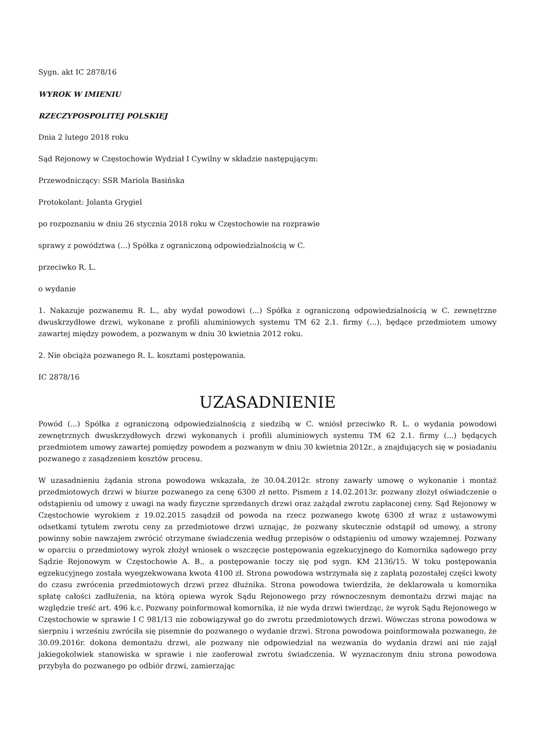Sygn. akt IC 2878/16
WYROK W IMIENIU
RZECZYPOSPOLITEJ POLSKIEJ
Dnia 2 lutego 2018 roku
Sąd Rejonowy w Częstochowie Wydział I Cywilny w składzie następującym:
Przewodniczący: SSR Mariola Basińska
Protokolant: Jolanta Grygiel
po rozpoznaniu w dniu 26 stycznia 2018 roku w Częstochowie na rozprawie
sprawy z powództwa (...) Spółka z ograniczoną odpowiedzialnością w C.
przeciwko R. L.
o wydanie
1. Nakazuje pozwanemu R. L., aby wydał powodowi (...) Spółka z ograniczoną odpowiedzialnością w C. zewnętrzne dwuskrzydłowe drzwi, wykonane z profili aluminiowych systemu TM 62 2.1. firmy (...), będące przedmiotem umowy zawartej między powodem, a pozwanym w dniu 30 kwietnia 2012 roku.
2. Nie obciąża pozwanego R. L. kosztami postępowania.
IC 2878/16
UZASADNIENIE
Powód (...) Spółka z ograniczoną odpowiedzialnością z siedzibą w C. wniósł przeciwko R. L. o wydania powodowi zewnętrznych dwuskrzydłowych drzwi wykonanych i profili aluminiowych systemu TM 62 2.1. firmy (...) będących przedmiotem umowy zawartej pomiędzy powodem a pozwanym w dniu 30 kwietnia 2012r., a znajdujących się w posiadaniu pozwanego z zasądzeniem kosztów procesu.
W uzasadnieniu żądania strona powodowa wskazała, że 30.04.2012r. strony zawarły umowę o wykonanie i montaż przedmiotowych drzwi w biurze pozwanego za cenę 6300 zł netto. Pismem z 14.02.2013r. pozwany złożył oświadczenie o odstąpieniu od umowy z uwagi na wady fizyczne sprzedanych drzwi oraz zażądał zwrotu zapłaconej ceny. Sąd Rejonowy w Częstochowie wyrokiem z 19.02.2015 zasądził od powoda na rzecz pozwanego kwotę 6300 zł wraz z ustawowymi odsetkami tytułem zwrotu ceny za przedmiotowe drzwi uznając, że pozwany skutecznie odstąpił od umowy, a strony powinny sobie nawzajem zwrócić otrzymane świadczenia według przepisów o odstąpieniu od umowy wzajemnej. Pozwany w oparciu o przedmiotowy wyrok złożył wniosek o wszczęcie postępowania egzekucyjnego do Komornika sądowego przy Sądzie Rejonowym w Częstochowie A. B., a postępowanie toczy się pod sygn. KM 2136/15. W toku postępowania egzekucyjnego została wyegzekwowana kwota 4100 zł. Strona powodowa wstrzymała się z zapłatą pozostałej części kwoty do czasu zwrócenia przedmiotowych drzwi przez dłużnika. Strona powodowa twierdziła, że deklarowała u komornika spłatę całości zadłużenia, na którą opiewa wyrok Sądu Rejonowego przy równoczesnym demontażu drzwi mając na względzie treść art. 496 k.c. Pozwany poinformował komornika, iż nie wyda drzwi twierdząc, że wyrok Sądu Rejonowego w Częstochowie w sprawie I C 981/13 nie zobowiązywał go do zwrotu przedmiotowych drzwi. Wówczas strona powodowa w sierpniu i wrześniu zwróciła się pisemnie do pozwanego o wydanie drzwi. Strona powodowa poinformowała pozwanego, że 30.09.2016r. dokona demontażu drzwi, ale pozwany nie odpowiedział na wezwania do wydania drzwi ani nie zajął jakiegokolwiek stanowiska w sprawie i nie zaoferował zwrotu świadczenia. W wyznaczonym dniu strona powodowa przybyła do pozwanego po odbiór drzwi, zamierzając